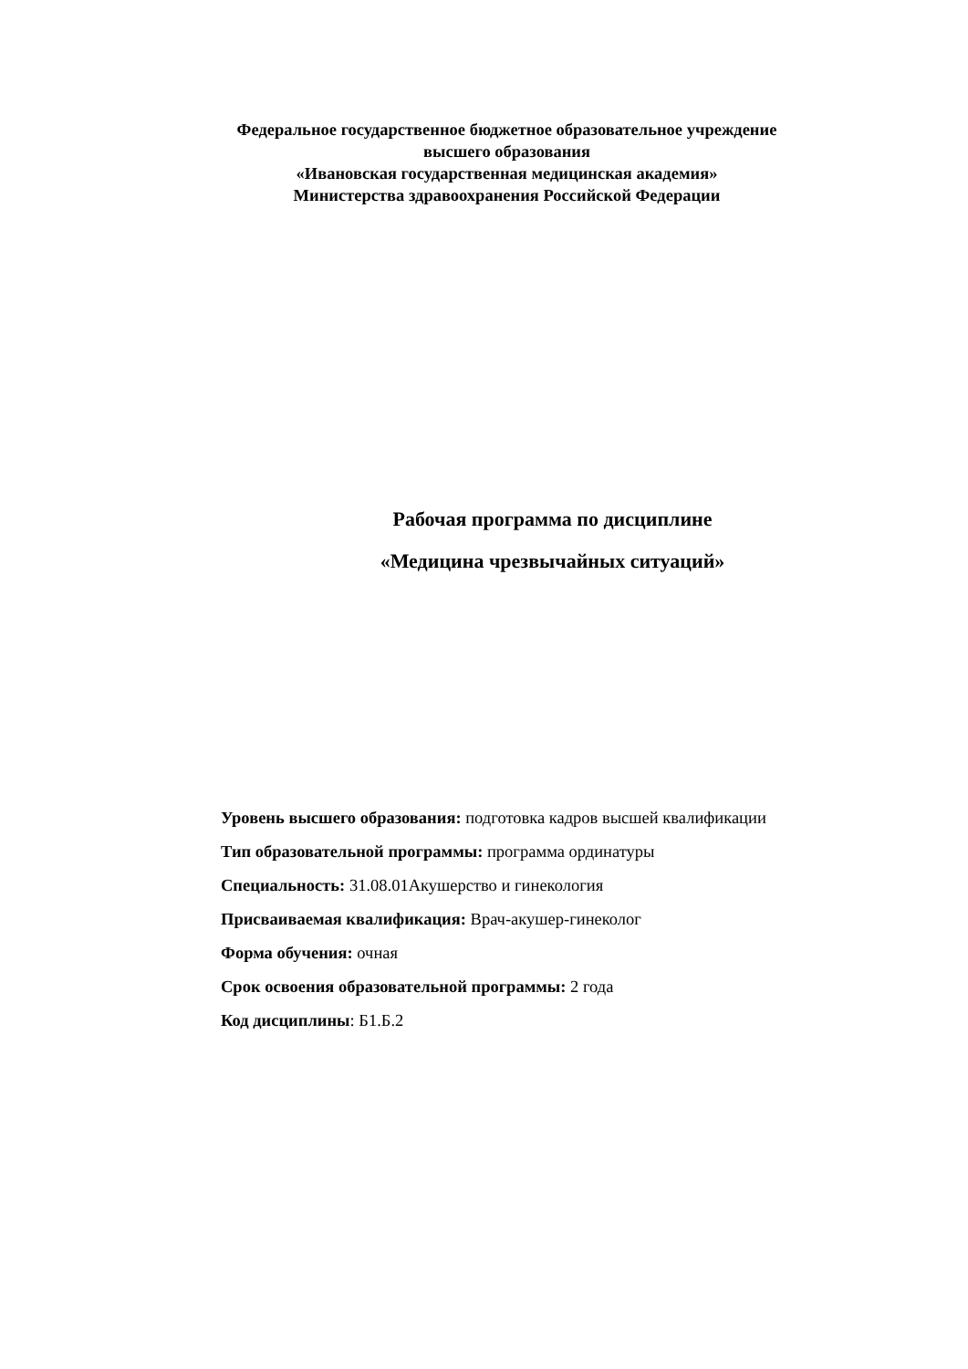Федеральное государственное бюджетное образовательное учреждение
высшего образования
«Ивановская государственная медицинская академия»
Министерства здравоохранения Российской Федерации
Рабочая программа по дисциплине
«Медицина чрезвычайных ситуаций»
Уровень высшего образования: подготовка кадров высшей квалификации
Тип образовательной программы: программа ординатуры
Специальность: 31.08.01Акушерство и гинекология
Присваиваемая квалификация: Врач-акушер-гинеколог
Форма обучения: очная
Срок освоения образовательной программы: 2 года
Код дисциплины: Б1.Б.2